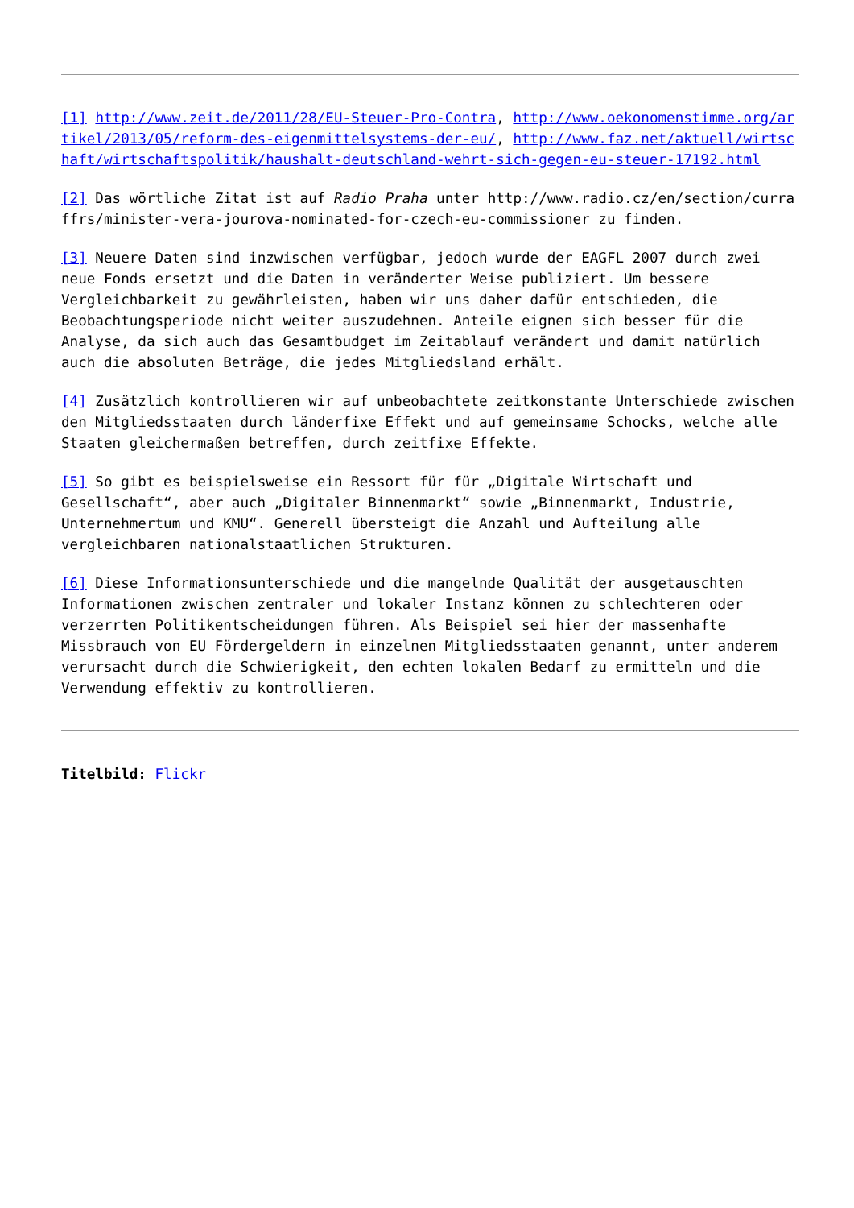[1] http://www.zeit.de/2011/28/EU-Steuer-Pro-Contra, http://www.oekonomenstimme.org/artikel/2013/05/reform-des-eigenmittelsystems-der-eu/, http://www.faz.net/aktuell/wirtschaft/wirtschaftspolitik/haushalt-deutschland-wehrt-sich-gegen-eu-steuer-17192.html
[2] Das wörtliche Zitat ist auf Radio Praha unter http://www.radio.cz/en/section/curraffrs/minister-vera-jourova-nominated-for-czech-eu-commissioner zu finden.
[3] Neuere Daten sind inzwischen verfügbar, jedoch wurde der EAGFL 2007 durch zwei neue Fonds ersetzt und die Daten in veränderter Weise publiziert. Um bessere Vergleichbarkeit zu gewährleisten, haben wir uns daher dafür entschieden, die Beobachtungsperiode nicht weiter auszudehnen. Anteile eignen sich besser für die Analyse, da sich auch das Gesamtbudget im Zeitablauf verändert und damit natürlich auch die absoluten Beträge, die jedes Mitgliedsland erhält.
[4] Zusätzlich kontrollieren wir auf unbeobachtete zeitkonstante Unterschiede zwischen den Mitgliedsstaaten durch länderfixe Effekt und auf gemeinsame Schocks, welche alle Staaten gleichermaßen betreffen, durch zeitfixe Effekte.
[5] So gibt es beispielsweise ein Ressort für für „Digitale Wirtschaft und Gesellschaft“, aber auch „Digitaler Binnenmarkt“ sowie „Binnenmarkt, Industrie, Unternehmertum und KMU“. Generell übersteigt die Anzahl und Aufteilung alle vergleichbaren nationalstaatlichen Strukturen.
[6] Diese Informationsunterschiede und die mangelnde Qualität der ausgetauschten Informationen zwischen zentraler und lokaler Instanz können zu schlechteren oder verzerrten Politikentscheidungen führen. Als Beispiel sei hier der massenhafte Missbrauch von EU Fördergeldern in einzelnen Mitgliedsstaaten genannt, unter anderem verursacht durch die Schwierigkeit, den echten lokalen Bedarf zu ermitteln und die Verwendung effektiv zu kontrollieren.
Titelbild: Flickr